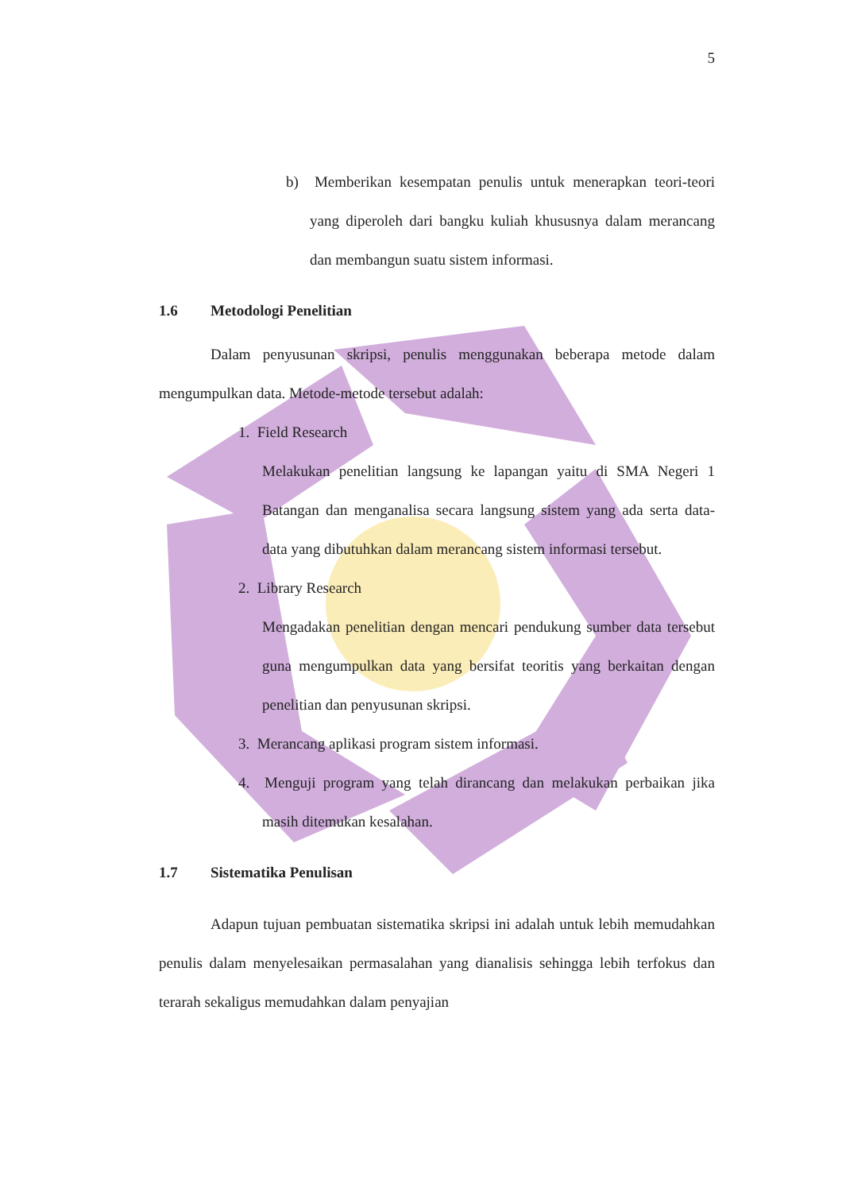5
b) Memberikan kesempatan penulis untuk menerapkan teori-teori yang diperoleh dari bangku kuliah khususnya dalam merancang dan membangun suatu sistem informasi.
1.6 Metodologi Penelitian
Dalam penyusunan skripsi, penulis menggunakan beberapa metode dalam mengumpulkan data. Metode-metode tersebut adalah:
1. Field Research
Melakukan penelitian langsung ke lapangan yaitu di SMA Negeri 1 Batangan dan menganalisa secara langsung sistem yang ada serta data-data yang dibutuhkan dalam merancang sistem informasi tersebut.
2. Library Research
Mengadakan penelitian dengan mencari pendukung sumber data tersebut guna mengumpulkan data yang bersifat teoritis yang berkaitan dengan penelitian dan penyusunan skripsi.
3. Merancang aplikasi program sistem informasi.
4. Menguji program yang telah dirancang dan melakukan perbaikan jika masih ditemukan kesalahan.
1.7 Sistematika Penulisan
Adapun tujuan pembuatan sistematika skripsi ini adalah untuk lebih memudahkan penulis dalam menyelesaikan permasalahan yang dianalisis sehingga lebih terfokus dan terarah sekaligus memudahkan dalam penyajian